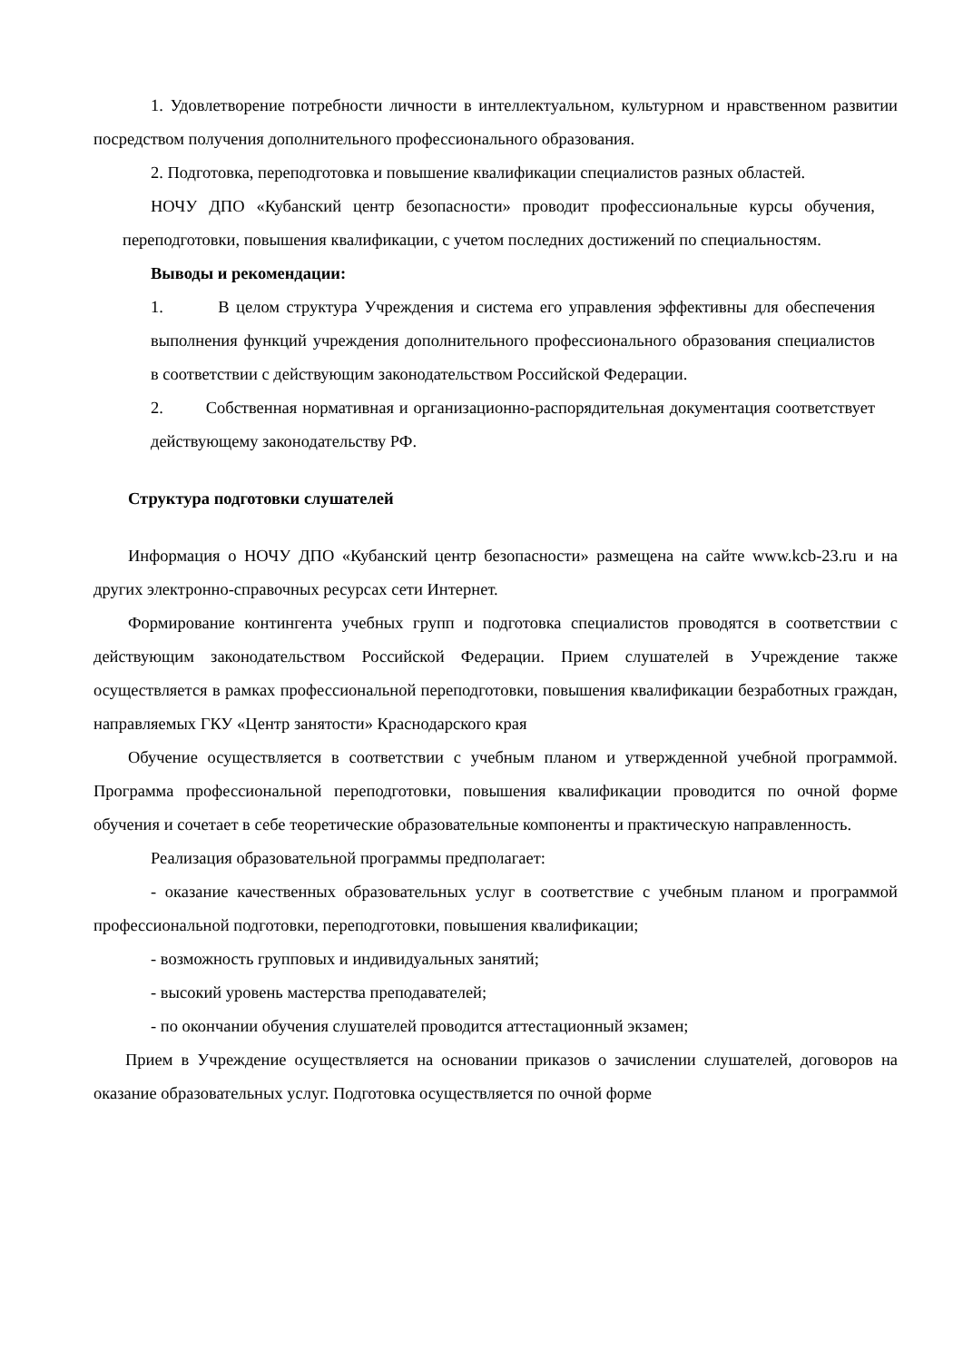1. Удовлетворение потребности личности в интеллектуальном, культурном и нравственном развитии посредством получения дополнительного профессионального образования.
2. Подготовка, переподготовка и повышение квалификации специалистов разных областей.
НОЧУ ДПО «Кубанский центр безопасности» проводит профессиональные курсы обучения, переподготовки, повышения квалификации, с учетом последних достижений по специальностям.
Выводы и рекомендации:
1. В целом структура Учреждения и система его управления эффективны для обеспечения выполнения функций учреждения дополнительного профессионального образования специалистов в соответствии с действующим законодательством Российской Федерации.
2. Собственная нормативная и организационно-распорядительная документация соответствует действующему законодательству РФ.
Структура подготовки слушателей
Информация о НОЧУ ДПО «Кубанский центр безопасности» размещена на сайте www.kcb-23.ru и на других электронно-справочных ресурсах сети Интернет.
Формирование контингента учебных групп и подготовка специалистов проводятся в соответствии с действующим законодательством Российской Федерации. Прием слушателей в Учреждение также осуществляется в рамках профессиональной переподготовки, повышения квалификации безработных граждан, направляемых ГКУ «Центр занятости» Краснодарского края
Обучение осуществляется в соответствии с учебным планом и утвержденной учебной программой. Программа профессиональной переподготовки, повышения квалификации проводится по очной форме обучения и сочетает в себе теоретические образовательные компоненты и практическую направленность.
Реализация образовательной программы предполагает:
- оказание качественных образовательных услуг в соответствие с учебным планом и программой профессиональной подготовки, переподготовки, повышения квалификации;
- возможность групповых и индивидуальных занятий;
- высокий уровень мастерства преподавателей;
- по окончании обучения слушателей проводится аттестационный экзамен;
Прием в Учреждение осуществляется на основании приказов о зачислении слушателей, договоров на оказание образовательных услуг. Подготовка осуществляется по очной форме